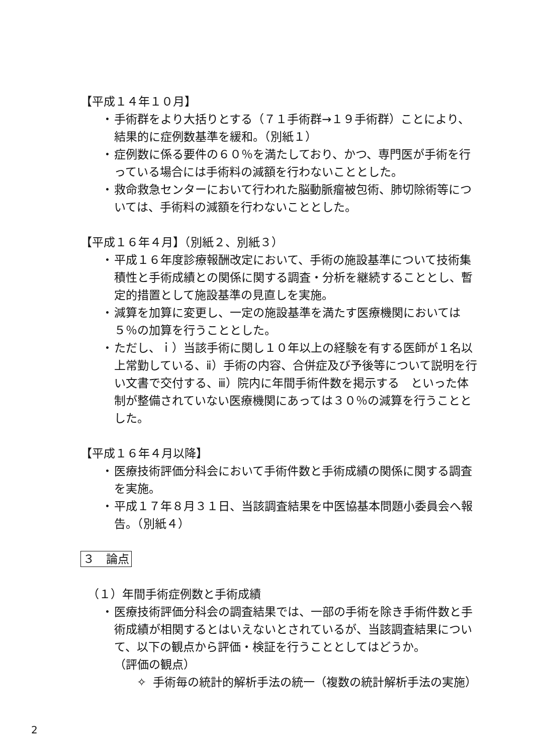【平成１４年１０月】
・ 手術群をより大括りとする（７１手術群→１９手術群）ことにより、結果的に症例数基準を緩和。（別紙１）
・ 症例数に係る要件の６０％を満たしており、かつ、専門医が手術を行っている場合には手術料の減額を行わないこととした。
・ 救命救急センターにおいて行われた脳動脈瘤被包術、肺切除術等については、手術料の減額を行わないこととした。
【平成１６年４月】（別紙２、別紙３）
・ 平成１６年度診療報酬改定において、手術の施設基準について技術集積性と手術成績との関係に関する調査・分析を継続することとし、暫定的措置として施設基準の見直しを実施。
・ 減算を加算に変更し、一定の施設基準を満たす医療機関においては５％の加算を行うこととした。
・ ただし、ｉ）当該手術に関し１０年以上の経験を有する医師が１名以上常勤している、ⅱ）手術の内容、合併症及び予後等について説明を行い文書で交付する、ⅲ）院内に年間手術件数を掲示する　といった体制が整備されていない医療機関にあっては３０％の減算を行うこととした。
【平成１６年４月以降】
・ 医療技術評価分科会において手術件数と手術成績の関係に関する調査を実施。
・ 平成１７年８月３１日、当該調査結果を中医協基本問題小委員会へ報告。（別紙４）
３　論点
（１）年間手術症例数と手術成績
・ 医療技術評価分科会の調査結果では、一部の手術を除き手術件数と手術成績が相関するとはいえないとされているが、当該調査結果について、以下の観点から評価・検証を行うこととしてはどうか。
（評価の観点）
✧ 手術毎の統計的解析手法の統一（複数の統計解析手法の実施）
2